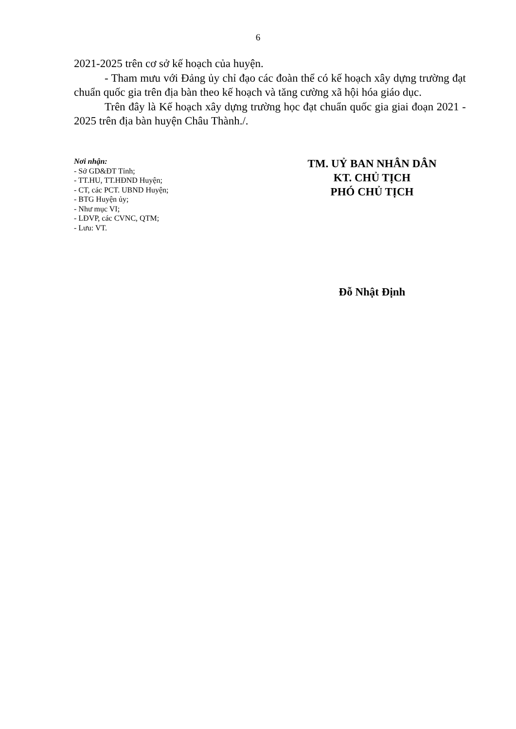6
2021-2025 trên cơ sở kế hoạch của huyện.
- Tham mưu với Đảng ủy chỉ đạo các đoàn thể có kế hoạch xây dựng trường đạt chuẩn quốc gia trên địa bàn theo kế hoạch và tăng cường xã hội hóa giáo dục.
Trên đây là Kế hoạch xây dựng trường học đạt chuẩn quốc gia giai đoạn 2021 - 2025 trên địa bàn huyện Châu Thành./.
Nơi nhận:
- Sở GD&ĐT Tỉnh;
- TT.HU, TT.HĐND Huyện;
- CT, các PCT. UBND Huyện;
- BTG Huyện ủy;
- Như mục VI;
- LĐVP, các CVNC, QTM;
- Lưu: VT.
TM. UỶ BAN NHÂN DÂN
KT. CHỦ TỊCH
PHÓ CHỦ TỊCH
Đỗ Nhật Định